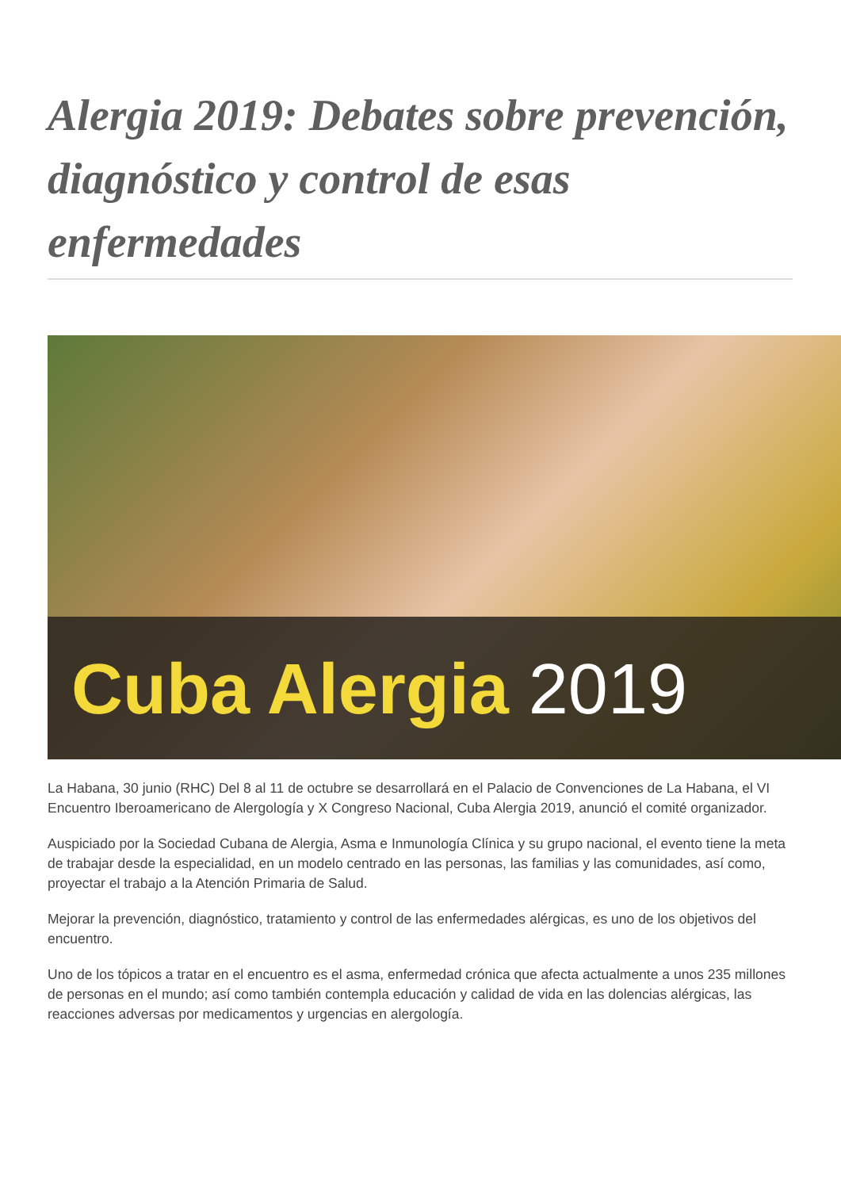Alergia 2019: Debates sobre prevención, diagnóstico y control de esas enfermedades
Cuba Alergia 2019
La Habana, 30 junio (RHC) Del 8 al 11 de octubre se desarrollará en el Palacio de Convenciones de La Habana, el VI Encuentro Iberoamericano de Alergología y X Congreso Nacional, Cuba Alergia 2019, anunció el comité organizador.
Auspiciado por la Sociedad Cubana de Alergia, Asma e Inmunología Clínica y su grupo nacional, el evento tiene la meta de trabajar desde la especialidad, en un modelo centrado en las personas, las familias y las comunidades, así como, proyectar el trabajo a la Atención Primaria de Salud.
Mejorar la prevención, diagnóstico, tratamiento y control de las enfermedades alérgicas, es uno de los objetivos del encuentro.
Uno de los tópicos a tratar en el encuentro es el asma, enfermedad crónica que afecta actualmente a unos 235 millones de personas en el mundo; así como también contempla educación y calidad de vida en las dolencias alérgicas, las reacciones adversas por medicamentos y urgencias en alergología.